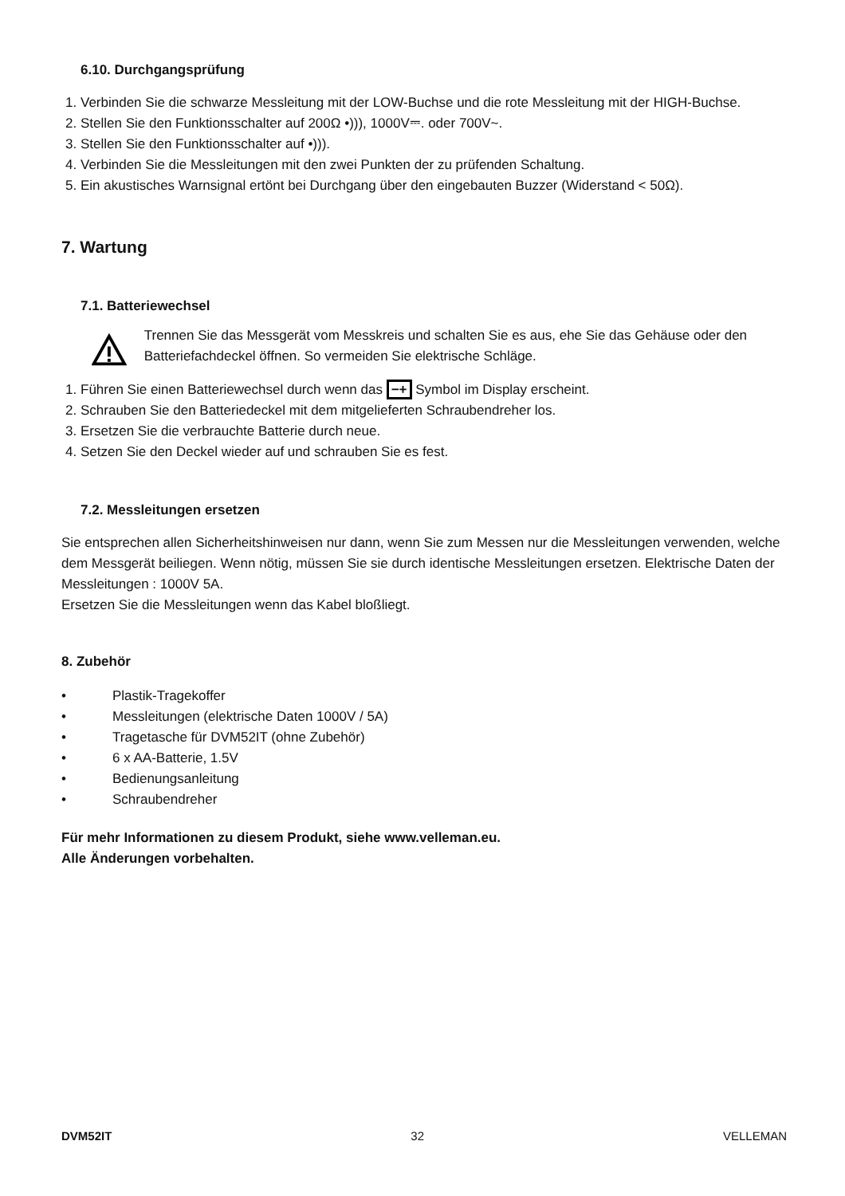6.10. Durchgangsprüfung
1. Verbinden Sie die schwarze Messleitung mit der LOW-Buchse und die rote Messleitung mit der HIGH-Buchse.
2. Stellen Sie den Funktionsschalter auf 200Ω •))), 1000V⎓. oder 700V~.
3. Stellen Sie den Funktionsschalter auf •))).
4. Verbinden Sie die Messleitungen mit den zwei Punkten der zu prüfenden Schaltung.
5. Ein akustisches Warnsignal ertönt bei Durchgang über den eingebauten Buzzer (Widerstand < 50Ω).
7. Wartung
7.1. Batteriewechsel
Trennen Sie das Messgerät vom Messkreis und schalten Sie es aus, ehe Sie das Gehäuse oder den Batteriefachdeckel öffnen. So vermeiden Sie elektrische Schläge.
1. Führen Sie einen Batteriewechsel durch wenn das −+ Symbol im Display erscheint.
2. Schrauben Sie den Batteriedeckel mit dem mitgelieferten Schraubendreher los.
3. Ersetzen Sie die verbrauchte Batterie durch neue.
4. Setzen Sie den Deckel wieder auf und schrauben Sie es fest.
7.2. Messleitungen ersetzen
Sie entsprechen allen Sicherheitshinweisen nur dann, wenn Sie zum Messen nur die Messleitungen verwenden, welche dem Messgerät beiliegen. Wenn nötig, müssen Sie sie durch identische Messleitungen ersetzen. Elektrische Daten der Messleitungen : 1000V 5A.
Ersetzen Sie die Messleitungen wenn das Kabel bloßliegt.
8. Zubehör
• Plastik-Tragekoffer
• Messleitungen (elektrische Daten 1000V / 5A)
• Tragetasche für DVM52IT (ohne Zubehör)
• 6 x AA-Batterie, 1.5V
• Bedienungsanleitung
• Schraubendreher
Für mehr Informationen zu diesem Produkt, siehe www.velleman.eu.
Alle Änderungen vorbehalten.
DVM52IT 32 VELLEMAN